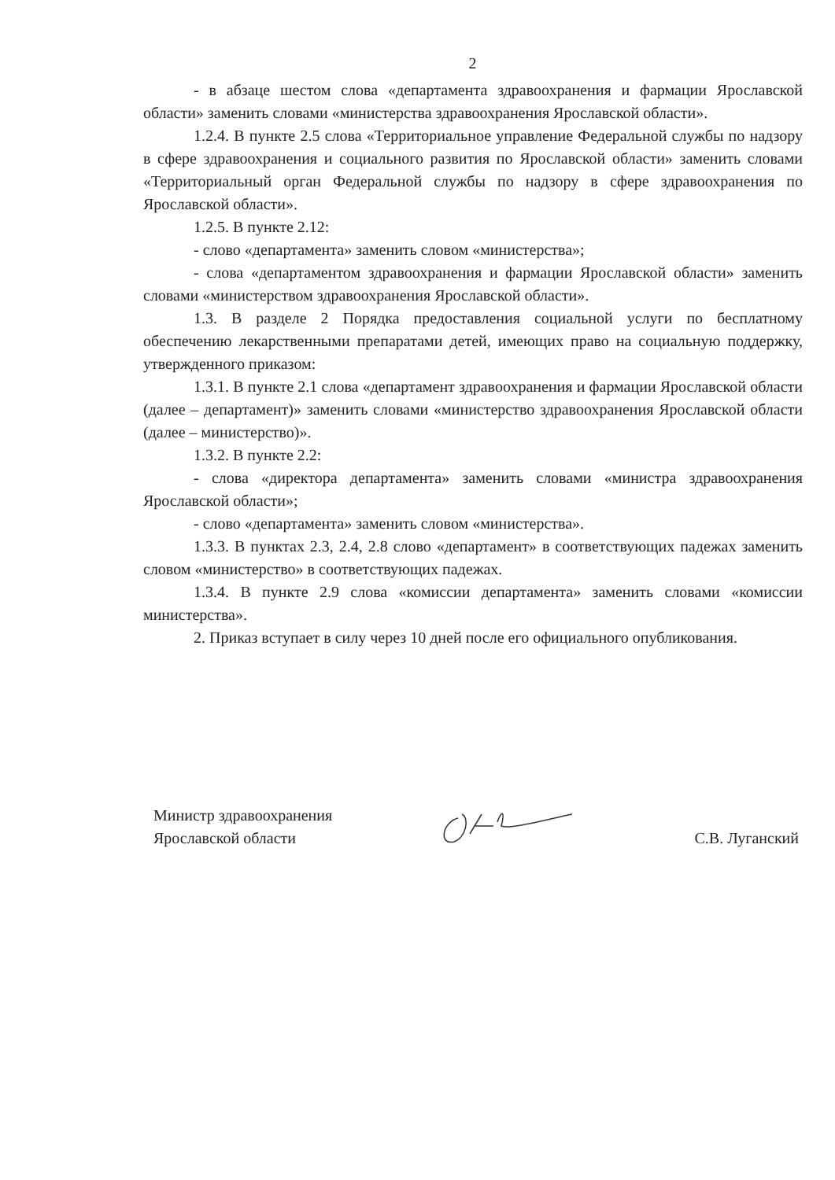2
- в абзаце шестом слова «департамента здравоохранения и фармации Ярославской области» заменить словами «министерства здравоохранения Ярославской области».
1.2.4. В пункте 2.5 слова «Территориальное управление Федеральной службы по надзору в сфере здравоохранения и социального развития по Ярославской области» заменить словами «Территориальный орган Федеральной службы по надзору в сфере здравоохранения по Ярославской области».
1.2.5. В пункте 2.12:
- слово «департамента» заменить словом «министерства»;
- слова «департаментом здравоохранения и фармации Ярославской области» заменить словами «министерством здравоохранения Ярославской области».
1.3. В разделе 2 Порядка предоставления социальной услуги по бесплатному обеспечению лекарственными препаратами детей, имеющих право на социальную поддержку, утвержденного приказом:
1.3.1. В пункте 2.1 слова «департамент здравоохранения и фармации Ярославской области (далее – департамент)» заменить словами «министерство здравоохранения Ярославской области (далее – министерство)».
1.3.2. В пункте 2.2:
- слова «директора департамента» заменить словами «министра здравоохранения Ярославской области»;
- слово «департамента» заменить словом «министерства».
1.3.3. В пунктах 2.3, 2.4, 2.8 слово «департамент» в соответствующих падежах заменить словом «министерство» в соответствующих падежах.
1.3.4. В пункте 2.9 слова «комиссии департамента» заменить словами «комиссии министерства».
2. Приказ вступает в силу через 10 дней после его официального опубликования.
Министр здравоохранения
Ярославской области
С.В. Луганский